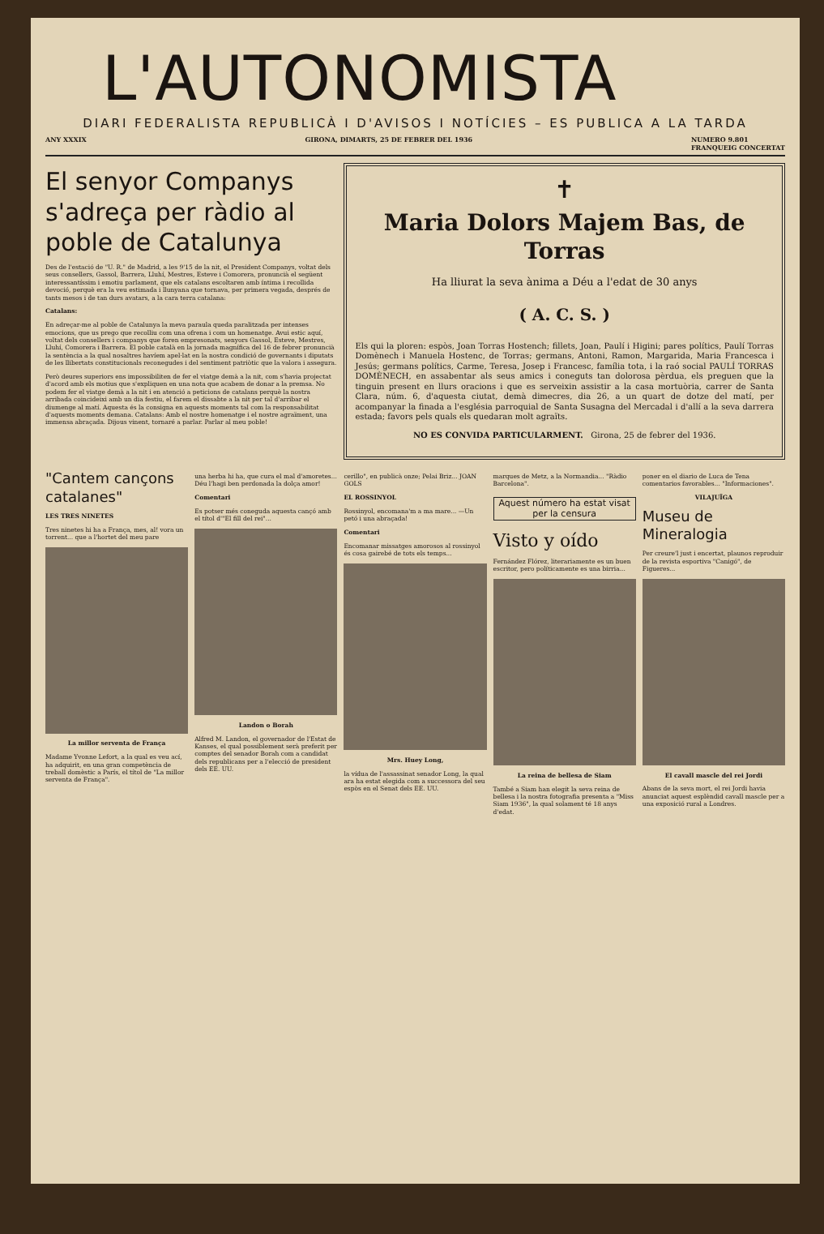L'AUTONOMISTA
DIARI FEDERALISTA REPUBLICÀ I D'AVISOS I NOTÍCIES – ES PUBLICA A LA TARDA
ANY XXXIX GIRONA, DIMARTS, 25 DE FEBRER DEL 1936 NUMERO 9.801
FRANQUEIG CONCERTAT
El senyor Companys s'adreça per ràdio al poble de Catalunya
Des de l'estació de "U. R." de Madrid, a les 9'15 de la nit, el President Companys, voltat dels seus consellers, Gassol, Barrera, Lluhí, Mestres, Esteve i Comorera, pronuncià el següent interessantíssim i emotiu parlament, que els catalans escoltaren amb íntima i recollida devoció, perquè era la veu estimada i llunyana que tornava, per primera vegada, després de tants mesos i de tan durs avatars, a la cara terra catalana:
Catalans:
En adreçar-me al poble de Catalunya la meva paraula queda paralitzada per intenses emocions, que us prego que recolliu com una ofrena i com un homenatge. Avui estic aquí, voltat dels consellers i companys que foren empresonats, senyors Gassol, Esteve, Mestres, Lluhí, Comorera i Barrera. El poble català en la jornada magnífica del 16 de febrer pronuncià la sentència a la qual nosaltres havíem apel·lat en la nostra condició de governants i diputats de les llibertats constitucionals reconegudes i del sentiment patriòtic que la valora i assegura.
Però deures superiors ens impossibiliten de fer el viatge demà a la nit, com s'havia projectat d'acord amb els motius que s'expliquen en una nota que acabem de donar a la premsa. No podem fer el viatge demà a la nit i en atenció a peticions de catalans perquè la nostra arribada coincideixi amb un dia festiu, el farem el dissabte a la nit per tal d'arribar el diumenge al matí. Aquesta és la consigna en aquests moments tal com la responsabilitat d'aquests moments demana. Catalans: Amb el nostre homenatge i el nostre agraïment, una immensa abraçada. Dijous vinent, tornaré a parlar. Parlar al meu poble!
✝
Maria Dolors Majem Bas, de Torras
Ha lliurat la seva ànima a Déu a l'edat de 30 anys
( A. C. S. )
Els qui la ploren: espòs, Joan Torras Hostench; fillets, Joan, Paulí i Higini; pares polítics, Paulí Torras Domènech i Manuela Hostenc, de Torras; germans, Antoni, Ramon, Margarida, Maria Francesca i Jesús; germans polítics, Carme, Teresa, Josep i Francesc, família tota, i la raó social PAULÍ TORRAS DOMÈNECH, en assabentar als seus amics i coneguts tan dolorosa pèrdua, els preguen que la tinguin present en llurs oracions i que es serveixin assistir a la casa mortuòria, carrer de Santa Clara, núm. 6, d'aquesta ciutat, demà dimecres, dia 26, a un quart de dotze del matí, per acompanyar la finada a l'església parroquial de Santa Susagna del Mercadal i d'allí a la seva darrera estada; favors pels quals els quedaran molt agraïts.
NO ES CONVIDA PARTICULARMENT. Girona, 25 de febrer del 1936.
"Cantem cançons catalanes"
LES TRES NINETES
Tres ninetes hi ha a França, mes, al! vora un torrent... que a l'hortet del meu pare
La millor serventa de França
Madame Yvonne Lefort, a la qual es veu ací, ha adquirit, en una gran competència de treball domèstic a París, el títol de "La millor serventa de França".
una herba hi ha, que cura el mal d'amoretes... Déu l'hagi ben perdonada la dolça amor!
Comentari
Es potser més coneguda aquesta cançó amb el títol d'"El fill del rei"...
Landon o Borah
Alfred M. Landon, el governador de l'Estat de Kanses, el qual possiblement serà preferit per comptes del senador Borah com a candidat dels republicans per a l'elecció de president dels EE. UU.
cerillo", en publicà onze; Pelai Briz... JOAN GOLS
EL ROSSINYOL
Rossinyol, encomana'm a ma mare... —Un petó i una abraçada!
Comentari
Encomanar missatges amorosos al rossinyol és cosa gairebé de tots els temps...
Mrs. Huey Long,
la vídua de l'assassinat senador Long, la qual ara ha estat elegida com a successora del seu espòs en el Senat dels EE. UU.
marques de Metz, a la Normandia... "Ràdio Barcelona".
Aquest número ha estat visat per la censura
Visto y oído
Fernández Flórez, literariamente es un buen escritor, pero políticamente es una birria...
La reina de bellesa de Siam
També a Siam han elegit la seva reina de bellesa i la nostra fotografia presenta a "Miss Siam 1936", la qual solament té 18 anys d'edat.
poner en el diario de Luca de Tena comentarios favorables... "Informaciones".
VILAJUÏGA
Museu de Mineralogia
Per creure'l just i encertat, plaunos reproduir de la revista esportiva "Canigó", de Figueres...
El cavall mascle del rei Jordi
Abans de la seva mort, el rei Jordi havia anunciat aquest esplèndid cavall mascle per a una exposició rural a Londres.